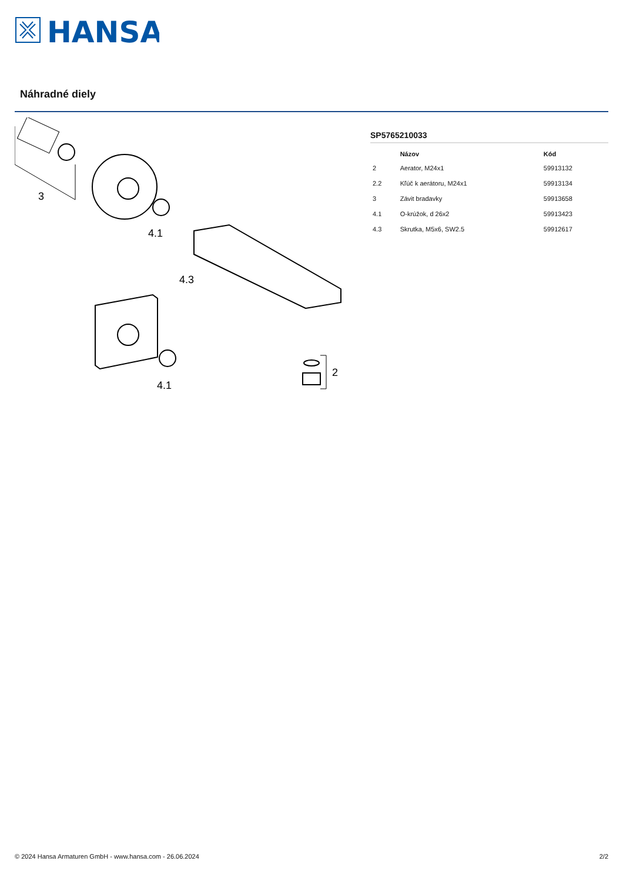HANSA
Náhradné diely
3
4.1
4.3
4.1
2
SP5765210033
| | Názov | Kód |
| --- | --- | --- |
| 2 | Aerator, M24x1 | 59913132 |
| 2.2 | Kľúč k aerátoru, M24x1 | 59913134 |
| 3 | Závit bradavky | 59913658 |
| 4.1 | O-krúžok, d 26x2 | 59913423 |
| 4.3 | Skrutka, M5x6, SW2.5 | 59912617 |
© 2024 Hansa Armaturen GmbH - www.hansa.com - 26.06.2024 2/2